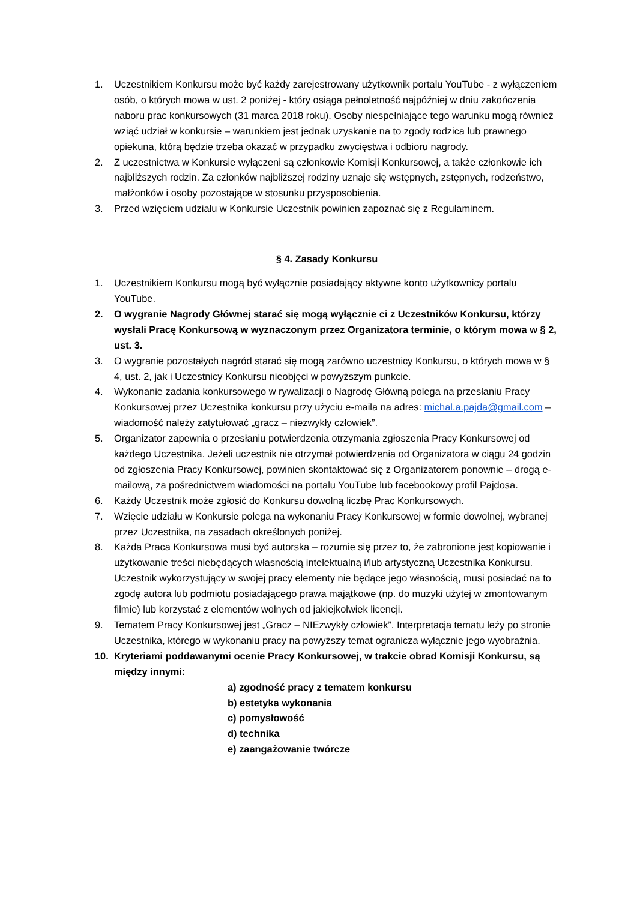1. Uczestnikiem Konkursu może być każdy zarejestrowany użytkownik portalu YouTube - z wyłączeniem osób, o których mowa w ust. 2 poniżej - który osiąga pełnoletność najpóźniej w dniu zakończenia naboru prac konkursowych (31 marca 2018 roku). Osoby niespełniające tego warunku mogą również wziąć udział w konkursie – warunkiem jest jednak uzyskanie na to zgody rodzica lub prawnego opiekuna, którą będzie trzeba okazać w przypadku zwycięstwa i odbioru nagrody.
2. Z uczestnictwa w Konkursie wyłączeni są członkowie Komisji Konkursowej, a także członkowie ich najbliższych rodzin. Za członków najbliższej rodziny uznaje się wstępnych, zstępnych, rodzeństwo, małżonków i osoby pozostające w stosunku przysposobienia.
3. Przed wzięciem udziału w Konkursie Uczestnik powinien zapoznać się z Regulaminem.
§ 4. Zasady Konkursu
1. Uczestnikiem Konkursu mogą być wyłącznie posiadający aktywne konto użytkownicy portalu YouTube.
2. O wygranie Nagrody Głównej starać się mogą wyłącznie ci z Uczestników Konkursu, którzy wysłali Pracę Konkursową w wyznaczonym przez Organizatora terminie, o którym mowa w § 2, ust. 3.
3. O wygranie pozostałych nagród starać się mogą zarówno uczestnicy Konkursu, o których mowa w § 4, ust. 2, jak i Uczestnicy Konkursu nieobjęci w powyższym punkcie.
4. Wykonanie zadania konkursowego w rywalizacji o Nagrodę Główną polega na przesłaniu Pracy Konkursowej przez Uczestnika konkursu przy użyciu e-maila na adres: michal.a.pajda@gmail.com – wiadomość należy zatytułować „gracz – niezwykły człowiek”.
5. Organizator zapewnia o przesłaniu potwierdzenia otrzymania zgłoszenia Pracy Konkursowej od każdego Uczestnika. Jeżeli uczestnik nie otrzymał potwierdzenia od Organizatora w ciągu 24 godzin od zgłoszenia Pracy Konkursowej, powinien skontaktować się z Organizatorem ponownie – drogą e-mailową, za pośrednictwem wiadomości na portalu YouTube lub facebookowy profil Pajdosa.
6. Każdy Uczestnik może zgłosić do Konkursu dowolną liczbę Prac Konkursowych.
7. Wzięcie udziału w Konkursie polega na wykonaniu Pracy Konkursowej w formie dowolnej, wybranej przez Uczestnika, na zasadach określonych poniżej.
8. Każda Praca Konkursowa musi być autorska – rozumie się przez to, że zabronione jest kopiowanie i użytkowanie treści niebędących własnością intelektualną i/lub artystyczną Uczestnika Konkursu. Uczestnik wykorzystujący w swojej pracy elementy nie będące jego własnością, musi posiadać na to zgodę autora lub podmiotu posiadającego prawa majątkowe (np. do muzyki użytej w zmontowanym filmie) lub korzystać z elementów wolnych od jakiejkolwiek licencji.
9. Tematem Pracy Konkursowej jest „Gracz – NIEzwykły człowiek”. Interpretacja tematu leży po stronie Uczestnika, którego w wykonaniu pracy na powyższy temat ogranicza wyłącznie jego wyobraźnia.
10. Kryteriami poddawanymi ocenie Pracy Konkursowej, w trakcie obrad Komisji Konkursu, są między innymi:
a) zgodność pracy z tematem konkursu
b) estetyka wykonania
c) pomysłowość
d) technika
e) zaangażowanie twórcze